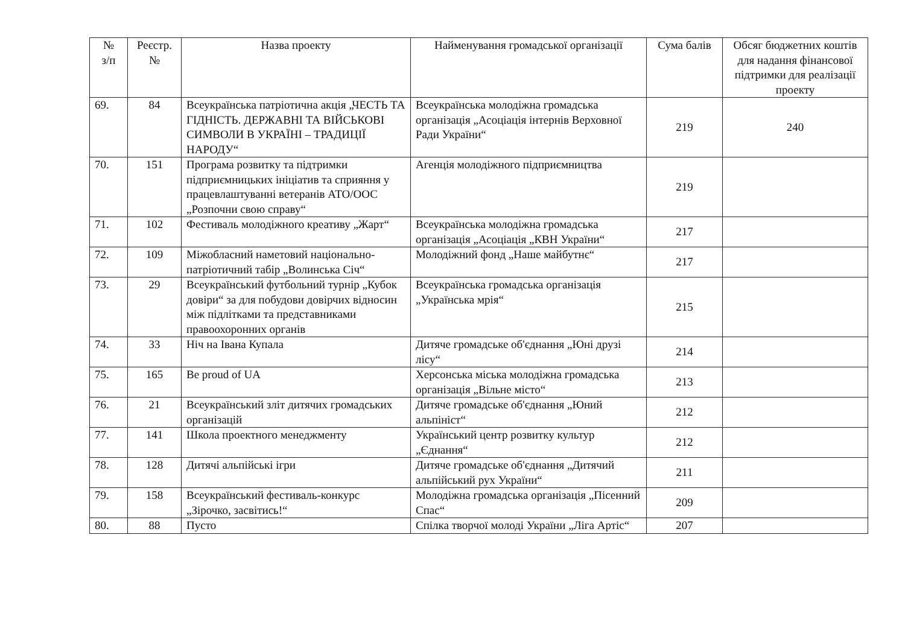| № з/п | Реєстр. № | Назва проекту | Найменування громадської організації | Сума балів | Обсяг бюджетних коштів для надання фінансової підтримки для реалізації проекту |
| --- | --- | --- | --- | --- | --- |
| 69. | 84 | Всеукраїнська патріотична акція „ЧЕСТЬ ТА ГІДНІСТЬ. ДЕРЖАВНІ ТА ВІЙСЬКОВІ СИМВОЛИ В УКРАЇНІ – ТРАДИЦІЇ НАРОДУ“ | Всеукраїнська молодіжна громадська організація „Асоціація інтернів Верховної Ради України“ | 219 | 240 |
| 70. | 151 | Програма розвитку та підтримки підприємницьких ініціатив та сприяння у працевлаштуванні ветеранів АТО/ООС „Розпочни свою справу“ | Агенція молодіжного підприємництва | 219 | |
| 71. | 102 | Фестиваль молодіжного креативу „Жарт“ | Всеукраїнська молодіжна громадська організація „Асоціація „КВН України“ | 217 | |
| 72. | 109 | Міжобласний наметовий національно-патріотичний табір „Волинська Січ“ | Молодіжний фонд „Наше майбутнє“ | 217 | |
| 73. | 29 | Всеукраїнський футбольний турнір „Кубок довіри“ за для побудови довірчих відносин між підлітками та представниками правоохоронних органів | Всеукраїнська громадська організація „Українська мрія“ | 215 | |
| 74. | 33 | Ніч на Івана Купала | Дитяче громадське об'єднання „Юні друзі лісу“ | 214 | |
| 75. | 165 | Be proud of UA | Херсонська міська молодіжна громадська організація „Вільне місто“ | 213 | |
| 76. | 21 | Всеукраїнський зліт дитячих громадських організацій | Дитяче громадське об'єднання „Юний альпініст“ | 212 | |
| 77. | 141 | Школа проектного менеджменту | Український центр розвитку культур „Єднання“ | 212 | |
| 78. | 128 | Дитячі альпійські ігри | Дитяче громадське об'єднання „Дитячий альпійський рух України“ | 211 | |
| 79. | 158 | Всеукраїнський фестиваль-конкурс „Зірочко, засвітись!“ | Молодіжна громадська організація „Пісенний Спас“ | 209 | |
| 80. | 88 | Пусто | Спілка творчої молоді України „Ліга Артіс“ | 207 | |